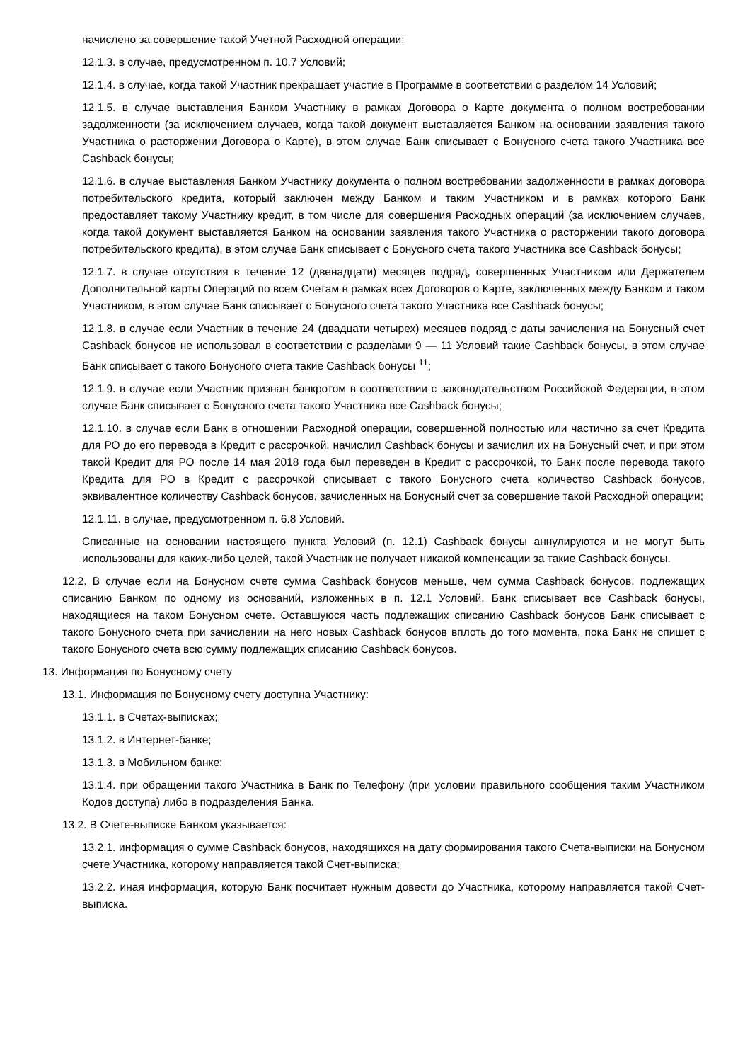начислено за совершение такой Учетной Расходной операции;
12.1.3. в случае, предусмотренном п. 10.7 Условий;
12.1.4. в случае, когда такой Участник прекращает участие в Программе в соответствии с разделом 14 Условий;
12.1.5. в случае выставления Банком Участнику в рамках Договора о Карте документа о полном востребовании задолженности (за исключением случаев, когда такой документ выставляется Банком на основании заявления такого Участника о расторжении Договора о Карте), в этом случае Банк списывает с Бонусного счета такого Участника все Cashback бонусы;
12.1.6. в случае выставления Банком Участнику документа о полном востребовании задолженности в рамках договора потребительского кредита, который заключен между Банком и таким Участником и в рамках которого Банк предоставляет такому Участнику кредит, в том числе для совершения Расходных операций (за исключением случаев, когда такой документ выставляется Банком на основании заявления такого Участника о расторжении такого договора потребительского кредита), в этом случае Банк списывает с Бонусного счета такого Участника все Cashback бонусы;
12.1.7. в случае отсутствия в течение 12 (двенадцати) месяцев подряд, совершенных Участником или Держателем Дополнительной карты Операций по всем Счетам в рамках всех Договоров о Карте, заключенных между Банком и таком Участником, в этом случае Банк списывает с Бонусного счета такого Участника все Cashback бонусы;
12.1.8. в случае если Участник в течение 24 (двадцати четырех) месяцев подряд с даты зачисления на Бонусный счет Cashback бонусов не использовал в соответствии с разделами 9 — 11 Условий такие Cashback бонусы, в этом случае Банк списывает с такого Бонусного счета такие Cashback бонусы <sup>11</sup>;
12.1.9. в случае если Участник признан банкротом в соответствии с законодательством Российской Федерации, в этом случае Банк списывает с Бонусного счета такого Участника все Cashback бонусы;
12.1.10. в случае если Банк в отношении Расходной операции, совершенной полностью или частично за счет Кредита для РО до его перевода в Кредит с рассрочкой, начислил Cashback бонусы и зачислил их на Бонусный счет, и при этом такой Кредит для РО после 14 мая 2018 года был переведен в Кредит с рассрочкой, то Банк после перевода такого Кредита для РО в Кредит с рассрочкой списывает с такого Бонусного счета количество Cashback бонусов, эквивалентное количеству Cashback бонусов, зачисленных на Бонусный счет за совершение такой Расходной операции;
12.1.11. в случае, предусмотренном п. 6.8 Условий.
Списанные на основании настоящего пункта Условий (п. 12.1) Cashback бонусы аннулируются и не могут быть использованы для каких-либо целей, такой Участник не получает никакой компенсации за такие Cashback бонусы.
12.2. В случае если на Бонусном счете сумма Cashback бонусов меньше, чем сумма Cashback бонусов, подлежащих списанию Банком по одному из оснований, изложенных в п. 12.1 Условий, Банк списывает все Cashback бонусы, находящиеся на таком Бонусном счете. Оставшуюся часть подлежащих списанию Cashback бонусов Банк списывает с такого Бонусного счета при зачислении на него новых Cashback бонусов вплоть до того момента, пока Банк не спишет с такого Бонусного счета всю сумму подлежащих списанию Cashback бонусов.
13. Информация по Бонусному счету
13.1. Информация по Бонусному счету доступна Участнику:
13.1.1. в Счетах-выписках;
13.1.2. в Интернет-банке;
13.1.3. в Мобильном банке;
13.1.4. при обращении такого Участника в Банк по Телефону (при условии правильного сообщения таким Участником Кодов доступа) либо в подразделения Банка.
13.2. В Счете-выписке Банком указывается:
13.2.1. информация о сумме Cashback бонусов, находящихся на дату формирования такого Счета-выписки на Бонусном счете Участника, которому направляется такой Счет-выписка;
13.2.2. иная информация, которую Банк посчитает нужным довести до Участника, которому направляется такой Счет-выписка.